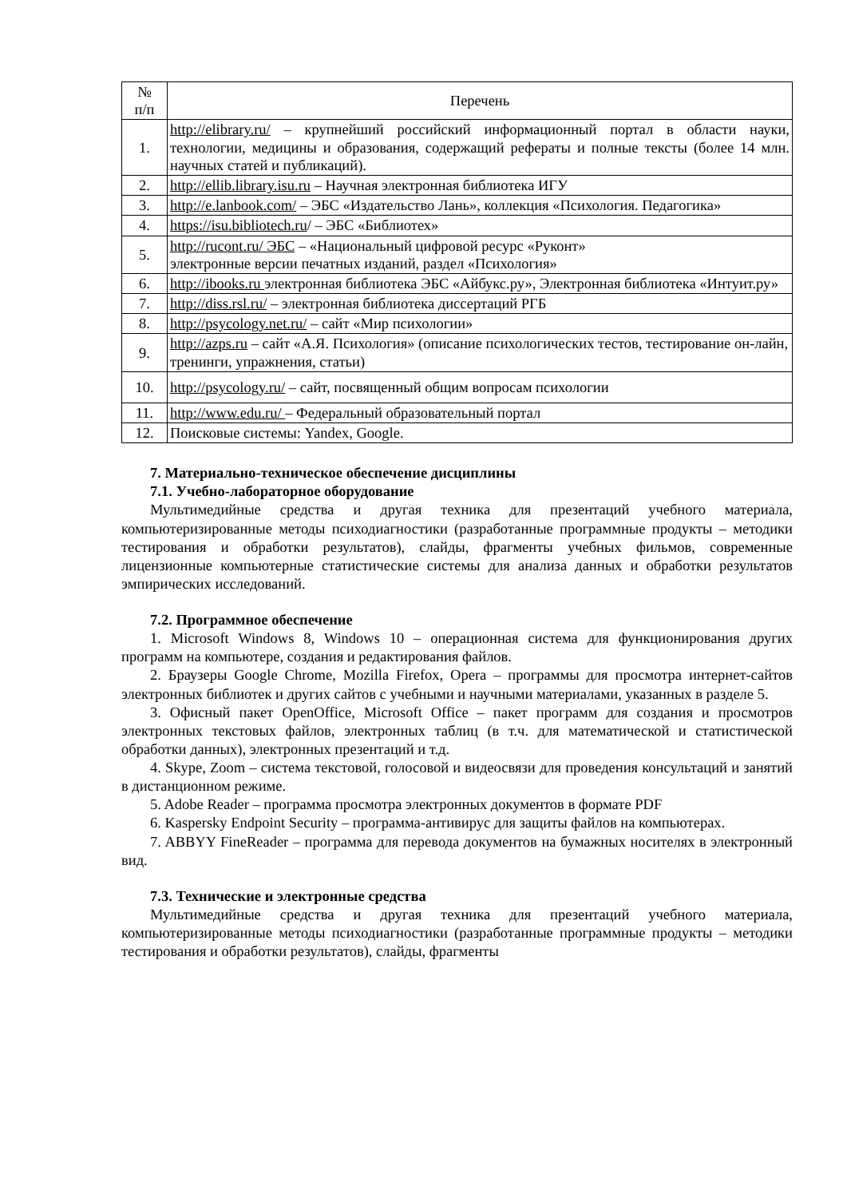| № п/п | Перечень |
| --- | --- |
| 1. | http://elibrary.ru/ – крупнейший российский информационный портал в области науки, технологии, медицины и образования, содержащий рефераты и полные тексты (более 14 млн. научных статей и публикаций). |
| 2. | http://ellib.library.isu.ru – Научная электронная библиотека ИГУ |
| 3. | http://e.lanbook.com/ – ЭБС «Издательство Лань», коллекция «Психология. Педагогика» |
| 4. | https://isu.bibliotech.ru / – ЭБС «Библиотех» |
| 5. | http://rucont.ru/ ЭБС – «Национальный цифровой ресурс «Руконт» электронные версии печатных изданий, раздел «Психология» |
| 6. | http://ibooks.ru электронная библиотека ЭБС «Айбукс.ру», Электронная библиотека «Интуит.ру» |
| 7. | http://diss.rsl.ru/ – электронная библиотека диссертаций РГБ |
| 8. | http://psycology.net.ru/ – сайт «Мир психологии» |
| 9. | http://azps.ru – сайт «А.Я. Психология» (описание психологических тестов, тестирование он-лайн, тренинги, упражнения, статьи) |
| 10. | http://psycology.ru/ – сайт, посвященный общим вопросам психологии |
| 11. | http://www.edu.ru/ – Федеральный образовательный портал |
| 12. | Поисковые системы: Yandex, Google. |
7. Материально-техническое обеспечение дисциплины
7.1. Учебно-лабораторное оборудование
Мультимедийные средства и другая техника для презентаций учебного материала, компьютеризированные методы психодиагностики (разработанные программные продукты – методики тестирования и обработки результатов), слайды, фрагменты учебных фильмов, современные лицензионные компьютерные статистические системы для анализа данных и обработки результатов эмпирических исследований.
7.2. Программное обеспечение
1. Microsoft Windows 8, Windows 10 – операционная система для функционирования других программ на компьютере, создания и редактирования файлов.
2. Браузеры Google Chrome, Mozilla Firefox, Opera – программы для просмотра интернет-сайтов электронных библиотек и других сайтов с учебными и научными материалами, указанных в разделе 5.
3. Офисный пакет OpenOffice, Microsoft Office – пакет программ для создания и просмотров электронных текстовых файлов, электронных таблиц (в т.ч. для математической и статистической обработки данных), электронных презентаций и т.д.
4. Skype, Zoom – система текстовой, голосовой и видеосвязи для проведения консультаций и занятий в дистанционном режиме.
5. Adobe Reader – программа просмотра электронных документов в формате PDF
6. Kaspersky Endpoint Security – программа-антивирус для защиты файлов на компьютерах.
7. ABBYY FineReader – программа для перевода документов на бумажных носителях в электронный вид.
7.3. Технические и электронные средства
Мультимедийные средства и другая техника для презентаций учебного материала, компьютеризированные методы психодиагностики (разработанные программные продукты – методики тестирования и обработки результатов), слайды, фрагменты